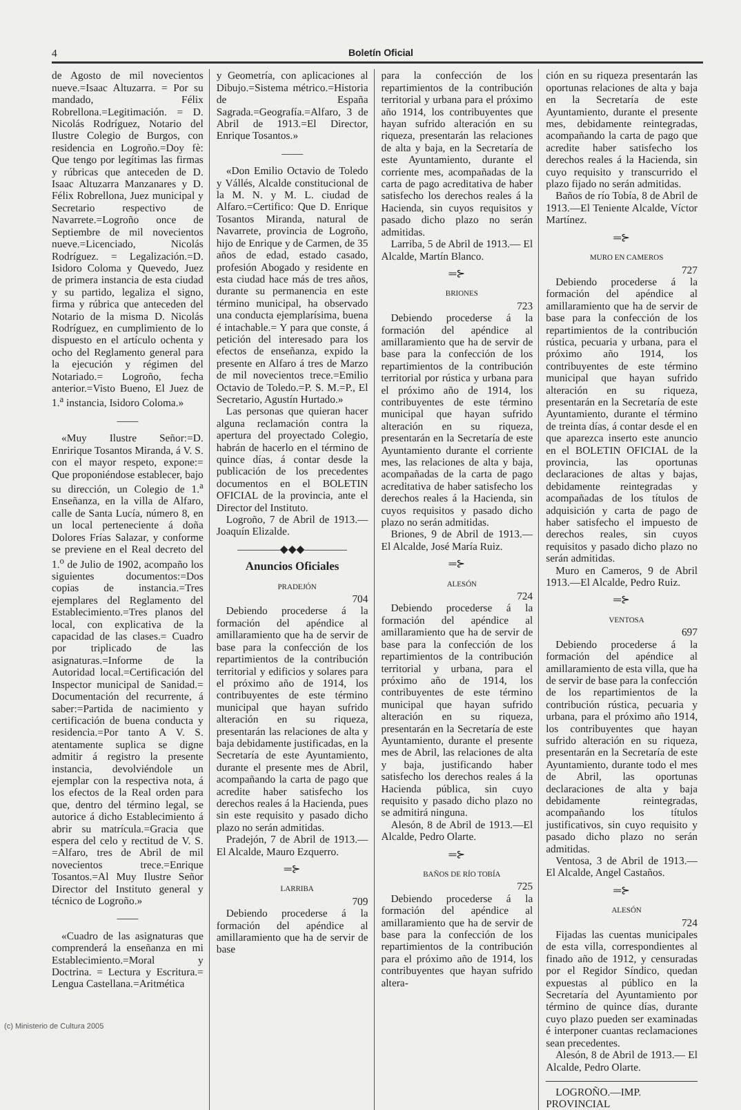4 Boletín Oficial
de Agosto de mil novecientos nueve.=Isaac Altuzarra. = Por su mandado, Félix Robrellona.=Legitimación. = D. Nicolás Rodríguez, Notario del Ilustre Colegio de Burgos, con residencia en Logroño.=Doy fè: Que tengo por legítimas las firmas y rúbricas que anteceden de D. Isaac Altuzarra Manzanares y D. Félix Robrellona, Juez municipal y Secretario respectivo de Navarrete.=Logroño once de Septiembre de mil novecientos nueve.=Licenciado, Nicolás Rodríguez. = Legalización.=D. Isidoro Coloma y Quevedo, Juez de primera instancia de esta ciudad y su partido, legaliza el signo, firma y rúbrica que anteceden del Notario de la misma D. Nicolás Rodríguez, en cumplimiento de lo dispuesto en el artículo ochenta y ocho del Reglamento general para la ejecución y régimen del Notariado.= Logroño, fecha anterior.=Visto Bueno, El Juez de 1.<sup>a</sup> instancia, Isidoro Coloma.»
——
«Muy Ilustre Señor:=D. Enririque Tosantos Miranda, á V. S. con el mayor respeto, expone:= Que proponiéndose establecer, bajo su dirección, un Colegio de 1.<sup>a</sup> Enseñanza, en la villa de Alfaro, calle de Santa Lucía, número 8, en un local perteneciente á doña Dolores Frías Salazar, y conforme se previene en el Real decreto del 1.<sup>o</sup> de Julio de 1902, acompaño los siguientes documentos:=Dos copias de instancia.=Tres ejemplares del Reglamento del Establecimiento.=Tres planos del local, con explicativa de la capacidad de las clases.= Cuadro por triplicado de las asignaturas.=Informe de la Autoridad local.=Certificación del Inspector municipal de Sanidad.= Documentación del recurrente, á saber:=Partida de nacimiento y certificación de buena conducta y residencia.=Por tanto A V. S. atentamente suplica se digne admitir á registro la presente instancia, devolviéndole un ejemplar con la respectiva nota, á los efectos de la Real orden para que, dentro del término legal, se autorice á dicho Establecimiento á abrir su matrícula.=Gracia que espera del celo y rectitud de V. S. =Alfaro, tres de Abril de mil novecientos trece.=Enrique Tosantos.=Al Muy Ilustre Señor Director del Instituto general y técnico de Logroño.»
——
«Cuadro de las asignaturas que comprenderá la enseñanza en mi Establecimiento.=Moral y Doctrina. = Lectura y Escritura.= Lengua Castellana.=Aritmética
y Geometría, con aplicaciones al Dibujo.=Sistema métrico.=Historia de España Sagrada.=Geografía.=Alfaro, 3 de Abril de 1913.=El Director, Enrique Tosantos.»
——
«Don Emilio Octavio de Toledo y Vállés, Alcalde constitucional de la M. N. y M. L. ciudad de Alfaro.=Certifico: Que D. Enrique Tosantos Miranda, natural de Navarrete, provincia de Logroño, hijo de Enrique y de Carmen, de 35 años de edad, estado casado, profesión Abogado y residente en esta ciudad hace más de tres años, durante su permanencia en este término municipal, ha observado una conducta ejemplarísima, buena é intachable.= Y para que conste, á petición del interesado para los efectos de enseñanza, expido la presente en Alfaro á tres de Marzo de mil novecientos trece.=Emilio Octavio de Toledo.=P. S. M.=P., El Secretario, Agustín Hurtado.»
Las personas que quieran hacer alguna reclamación contra la apertura del proyectado Colegio, habrán de hacerlo en el término de quince días, á contar desde la publicación de los precedentes documentos en el BOLETIN OFICIAL de la provincia, ante el Director del Instituto.
Logroño, 7 de Abril de 1913.— Joaquín Elizalde.
————◆◆◆————
Anuncios Oficiales
PRADEJÓN
704
Debiendo procederse á la formación del apéndice al amillaramiento que ha de servir de base para la confección de los repartimientos de la contribución territorial y edificios y solares para el próximo año de 1914, los contribuyentes de este término municipal que hayan sufrido alteración en su riqueza, presentarán las relaciones de alta y baja debidamente justificadas, en la Secretaría de este Ayuntamiento, durante el presente mes de Abril, acompañando la carta de pago que acredite haber satisfecho los derechos reales á la Hacienda, pues sin este requisito y pasado dicho plazo no serán admitidas.
Pradejón, 7 de Abril de 1913.— El Alcalde, Mauro Ezquerro.
═⊱
LARRIBA
709
Debiendo procederse á la formación del apéndice al amillaramiento que ha de servir de base
para la confección de los repartimientos de la contribución territorial y urbana para el próximo año 1914, los contribuyentes que hayan sufrido alteración en su riqueza, presentarán las relaciones de alta y baja, en la Secretaría de este Ayuntamiento, durante el corriente mes, acompañadas de la carta de pago acreditativa de haber satisfecho los derechos reales á la Hacienda, sin cuyos requisitos y pasado dicho plazo no serán admitidas.
Larriba, 5 de Abril de 1913.— El Alcalde, Martín Blanco.
═⊱
BRIONES
723
Debiendo procederse á la formación del apéndice al amillaramiento que ha de servir de base para la confección de los repartimientos de la contribución territorial por rústica y urbana para el próximo año de 1914, los contribuyentes de este término municipal que hayan sufrido alteración en su riqueza, presentarán en la Secretaría de este Ayuntamiento durante el corriente mes, las relaciones de alta y baja, acompañadas de la carta de pago acreditativa de haber satisfecho los derechos reales á la Hacienda, sin cuyos requisitos y pasado dicho plazo no serán admitidas.
Briones, 9 de Abril de 1913.— El Alcalde, José María Ruiz.
═⊱
ALESÓN
724
Debiendo procederse á la formación del apéndice al amillaramiento que ha de servir de base para la confección de los repartimientos de la contribución territorial y urbana, para el próximo año de 1914, los contribuyentes de este término municipal que hayan sufrido alteración en su riqueza, presentarán en la Secretaría de este Ayuntamiento, durante el presente mes de Abril, las relaciones de alta y baja, justificando haber satisfecho los derechos reales á la Hacienda pública, sin cuyo requisito y pasado dicho plazo no se admitirá ninguna.
Alesón, 8 de Abril de 1913.—El Alcalde, Pedro Olarte.
═⊱
BAÑOS DE RÍO TOBÍA
725
Debiendo procederse á la formación del apéndice al amillaramiento que ha de servir de base para la confección de los repartimientos de la contribución para el próximo año de 1914, los contribuyentes que hayan sufrido altera-
ción en su riqueza presentarán las oportunas relaciones de alta y baja en la Secretaría de este Ayuntamiento, durante el presente mes, debidamente reintegradas, acompañando la carta de pago que acredite haber satisfecho los derechos reales á la Hacienda, sin cuyo requisito y transcurrido el plazo fijado no serán admitidas.
Baños de río Tobía, 8 de Abril de 1913.—El Teniente Alcalde, Víctor Martínez.
═⊱
MURO EN CAMEROS
727
Debiendo procederse á la formación del apéndice al amillaramiento que ha de servir de base para la confección de los repartimientos de la contribución rústica, pecuaria y urbana, para el próximo año 1914, los contribuyentes de este término municipal que hayan sufrido alteración en su riqueza, presentarán en la Secretaría de este Ayuntamiento, durante el término de treinta días, á contar desde el en que aparezca inserto este anuncio en el BOLETIN OFICIAL de la provincia, las oportunas declaraciones de altas y bajas, debidamente reintegradas y acompañadas de los títulos de adquisición y carta de pago de haber satisfecho el impuesto de derechos reales, sin cuyos requisitos y pasado dicho plazo no serán admitidas.
Muro en Cameros, 9 de Abril 1913.—El Alcalde, Pedro Ruiz.
═⊱
VENTOSA
697
Debiendo procederse á la formación del apéndice al amillaramiento de esta villa, que ha de servir de base para la confección de los repartimientos de la contribución rústica, pecuaria y urbana, para el próximo año 1914, los contribuyentes que hayan sufrido alteración en su riqueza, presentarán en la Secretaría de este Ayuntamiento, durante todo el mes de Abril, las oportunas declaraciones de alta y baja debidamente reintegradas, acompañando los títulos justificativos, sin cuyo requisito y pasado dicho plazo no serán admitidas.
Ventosa, 3 de Abril de 1913.— El Alcalde, Angel Castaños.
═⊱
ALESÓN
724
Fijadas las cuentas municipales de esta villa, correspondientes al finado año de 1912, y censuradas por el Regidor Síndico, quedan expuestas al público en la Secretaría del Ayuntamiento por término de quince días, durante cuyo plazo pueden ser examinadas é interponer cuantas reclamaciones sean precedentes.
Alesón, 8 de Abril de 1913.— El Alcalde, Pedro Olarte.
LOGROÑO.—IMP. PROVINCIAL
(c) Ministerio de Cultura 2005